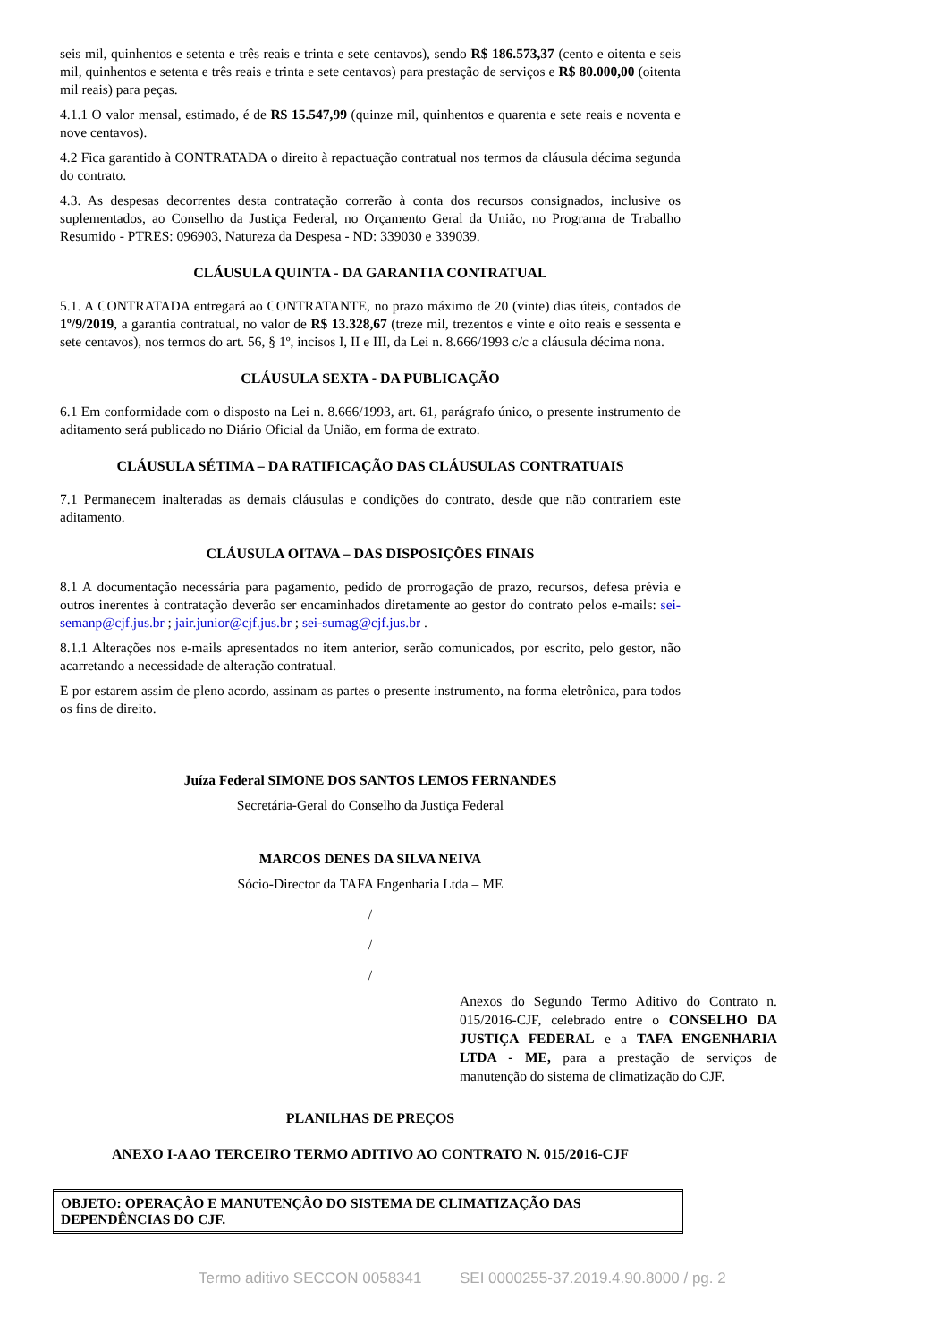seis mil, quinhentos e setenta e três reais e trinta e sete centavos), sendo R$ 186.573,37 (cento e oitenta e seis mil, quinhentos e setenta e três reais e trinta e sete centavos) para prestação de serviços e R$ 80.000,00 (oitenta mil reais) para peças.
4.1.1 O valor mensal, estimado, é de R$ 15.547,99 (quinze mil, quinhentos e quarenta e sete reais e noventa e nove centavos).
4.2 Fica garantido à CONTRATADA o direito à repactuação contratual nos termos da cláusula décima segunda do contrato.
4.3. As despesas decorrentes desta contratação correrão à conta dos recursos consignados, inclusive os suplementados, ao Conselho da Justiça Federal, no Orçamento Geral da União, no Programa de Trabalho Resumido - PTRES: 096903, Natureza da Despesa - ND: 339030 e 339039.
CLÁUSULA QUINTA - DA GARANTIA CONTRATUAL
5.1. A CONTRATADA entregará ao CONTRATANTE, no prazo máximo de 20 (vinte) dias úteis, contados de 1º/9/2019, a garantia contratual, no valor de R$ 13.328,67 (treze mil, trezentos e vinte e oito reais e sessenta e sete centavos), nos termos do art. 56, § 1º, incisos I, II e III, da Lei n. 8.666/1993 c/c a cláusula décima nona.
CLÁUSULA SEXTA - DA PUBLICAÇÃO
6.1 Em conformidade com o disposto na Lei n. 8.666/1993, art. 61, parágrafo único, o presente instrumento de aditamento será publicado no Diário Oficial da União, em forma de extrato.
CLÁUSULA SÉTIMA – DA RATIFICAÇÃO DAS CLÁUSULAS CONTRATUAIS
7.1 Permanecem inalteradas as demais cláusulas e condições do contrato, desde que não contrariem este aditamento.
CLÁUSULA OITAVA – DAS DISPOSIÇÕES FINAIS
8.1 A documentação necessária para pagamento, pedido de prorrogação de prazo, recursos, defesa prévia e outros inerentes à contratação deverão ser encaminhados diretamente ao gestor do contrato pelos e-mails: sei-semanp@cjf.jus.br ; jair.junior@cjf.jus.br ; sei-sumag@cjf.jus.br .
8.1.1 Alterações nos e-mails apresentados no item anterior, serão comunicados, por escrito, pelo gestor, não acarretando a necessidade de alteração contratual.
E por estarem assim de pleno acordo, assinam as partes o presente instrumento, na forma eletrônica, para todos os fins de direito.
Juíza Federal SIMONE DOS SANTOS LEMOS FERNANDES
Secretária-Geral do Conselho da Justiça Federal
MARCOS DENES DA SILVA NEIVA
Sócio-Director da TAFA Engenharia Ltda – ME
/
/
/
Anexos do Segundo Termo Aditivo do Contrato n. 015/2016-CJF, celebrado entre o CONSELHO DA JUSTIÇA FEDERAL e a TAFA ENGENHARIA LTDA - ME, para a prestação de serviços de manutenção do sistema de climatização do CJF.
PLANILHAS DE PREÇOS
ANEXO I-A AO TERCEIRO TERMO ADITIVO AO CONTRATO N. 015/2016-CJF
| OBJETO: OPERAÇÃO E MANUTENÇÃO DO SISTEMA DE CLIMATIZAÇÃO DAS DEPENDÊNCIAS DO CJF. |
Termo aditivo SECCON 0058341 SEI 0000255-37.2019.4.90.8000 / pg. 2